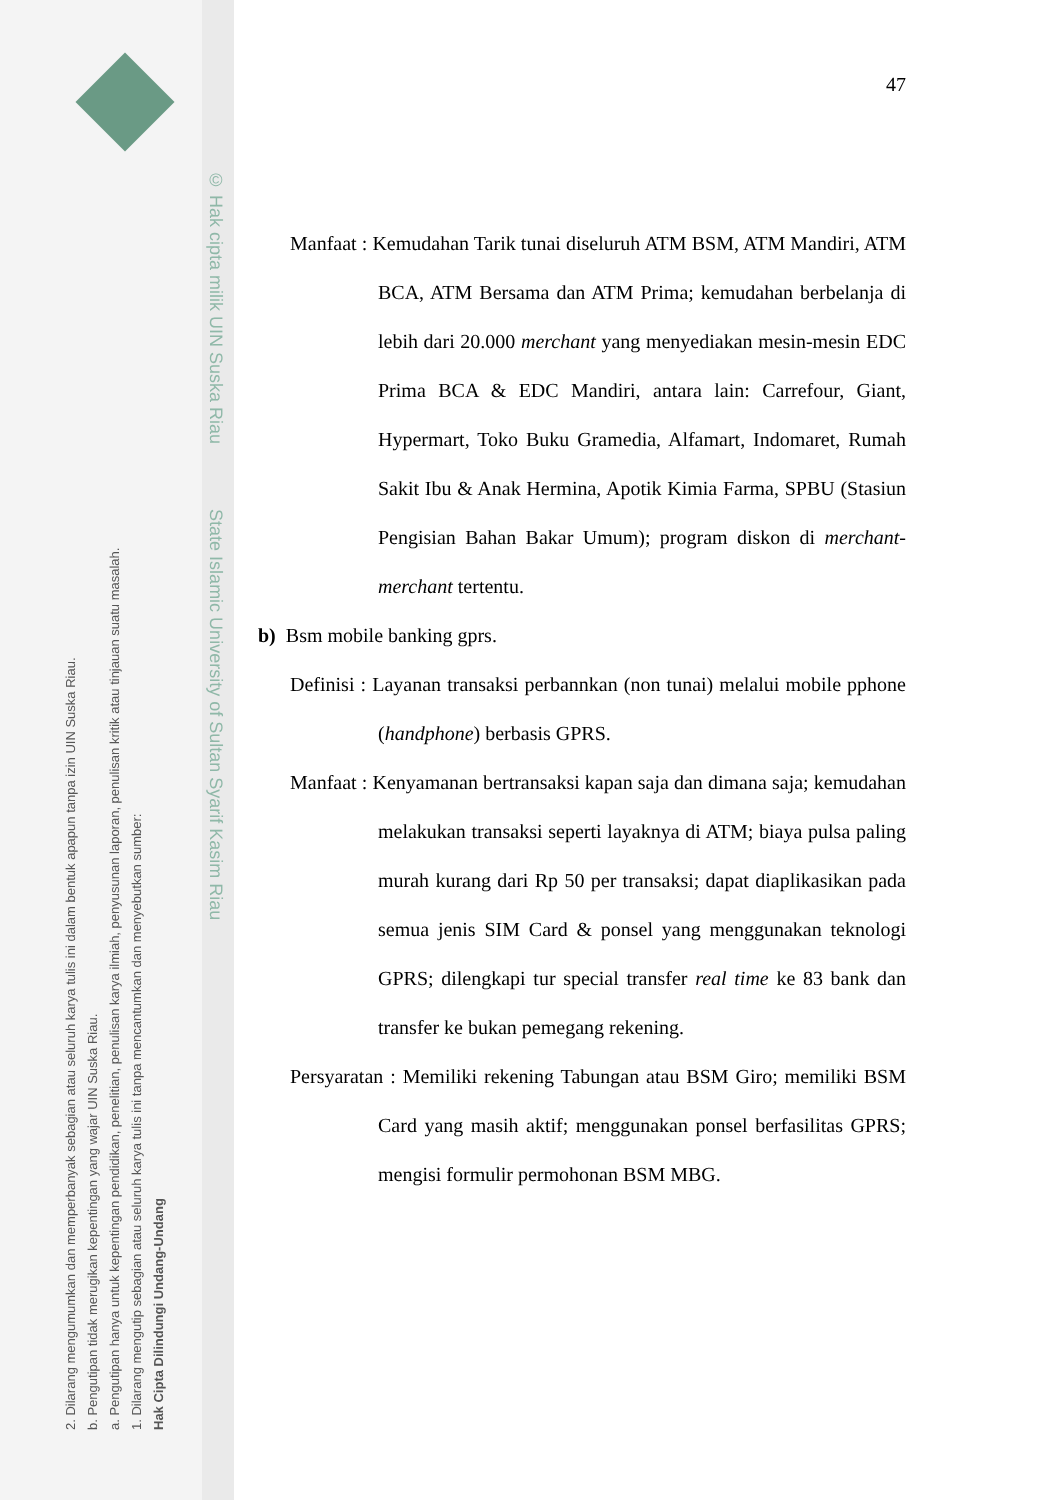© Hak cipta milik UIN Suska Riau State Islamic University of Sultan Syarif Kasim Riau
Hak Cipta Dilindungi Undang-Undang
1. Dilarang mengutip sebagian atau seluruh karya tulis ini tanpa mencantumkan dan menyebutkan sumber:
a. Pengutipan hanya untuk kepentingan pendidikan, penelitian, penulisan karya ilmiah, penyusunan laporan, penulisan kritik atau tinjauan suatu masalah.
b. Pengutipan tidak merugikan kepentingan yang wajar UIN Suska Riau.
2. Dilarang mengumumkan dan memperbanyak sebagian atau seluruh karya tulis ini dalam bentuk apapun tanpa izin UIN Suska Riau.
47
Manfaat : Kemudahan Tarik tunai diseluruh ATM BSM, ATM Mandiri, ATM BCA, ATM Bersama dan ATM Prima; kemudahan berbelanja di lebih dari 20.000 merchant yang menyediakan mesin-mesin EDC Prima BCA & EDC Mandiri, antara lain: Carrefour, Giant, Hypermart, Toko Buku Gramedia, Alfamart, Indomaret, Rumah Sakit Ibu & Anak Hermina, Apotik Kimia Farma, SPBU (Stasiun Pengisian Bahan Bakar Umum); program diskon di merchant- merchant tertentu.
b) Bsm mobile banking gprs.
Definisi : Layanan transaksi perbannkan (non tunai) melalui mobile pphone (handphone) berbasis GPRS.
Manfaat : Kenyamanan bertransaksi kapan saja dan dimana saja; kemudahan melakukan transaksi seperti layaknya di ATM; biaya pulsa paling murah kurang dari Rp 50 per transaksi; dapat diaplikasikan pada semua jenis SIM Card & ponsel yang menggunakan teknologi GPRS; dilengkapi tur special transfer real time ke 83 bank dan transfer ke bukan pemegang rekening.
Persyaratan : Memiliki rekening Tabungan atau BSM Giro; memiliki BSM Card yang masih aktif; menggunakan ponsel berfasilitas GPRS; mengisi formulir permohonan BSM MBG.